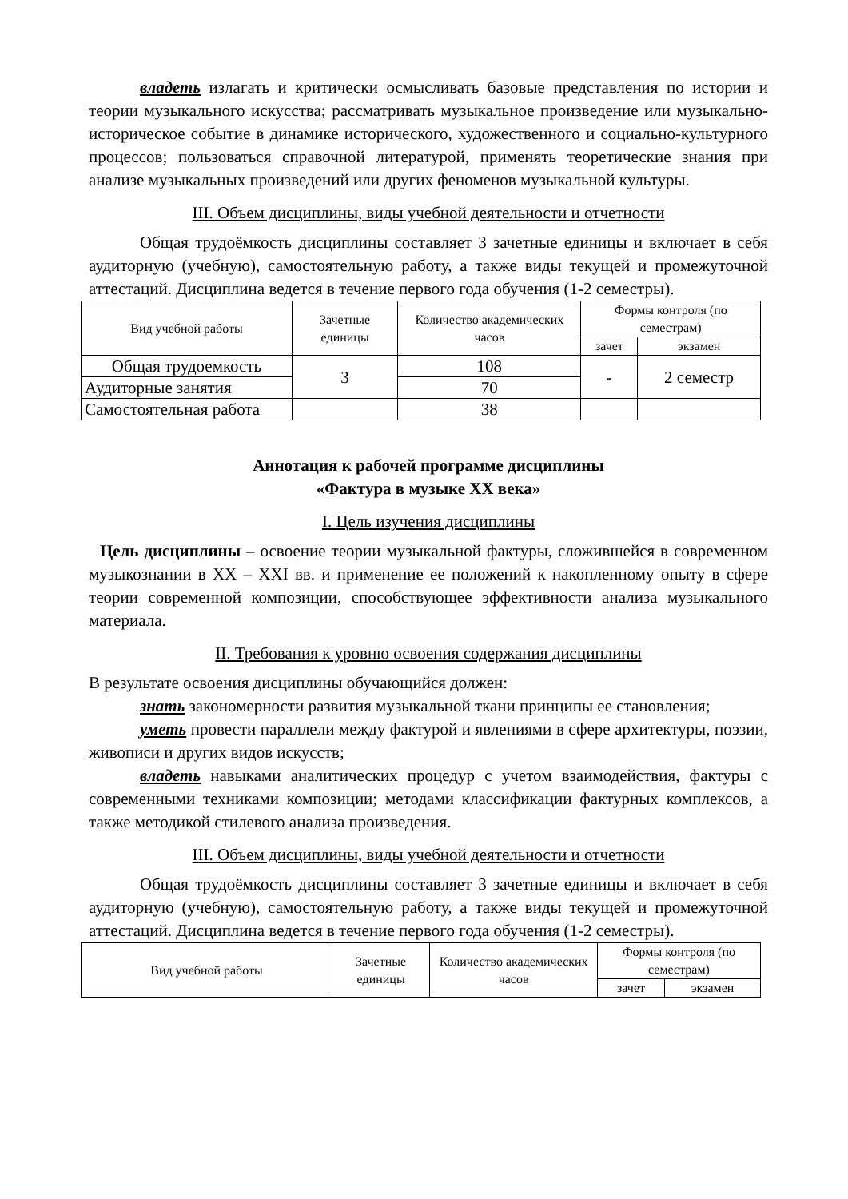владеть излагать и критически осмысливать базовые представления по истории и теории музыкального искусства; рассматривать музыкальное произведение или музыкально-историческое событие в динамике исторического, художественного и социально-культурного процессов; пользоваться справочной литературой, применять теоретические знания при анализе музыкальных произведений или других феноменов музыкальной культуры.
III. Объем дисциплины, виды учебной деятельности и отчетности
Общая трудоёмкость дисциплины составляет 3 зачетные единицы и включает в себя аудиторную (учебную), самостоятельную работу, а также виды текущей и промежуточной аттестаций. Дисциплина ведется в течение первого года обучения (1-2 семестры).
| Вид учебной работы | Зачетные единицы | Количество академических часов | Формы контроля (по семестрам) | |
| --- | --- | --- | --- | --- |
| | | | зачет | экзамен |
| Общая трудоемкость | 3 | 108 | - | 2 семестр |
| Аудиторные занятия | | 70 | | |
| Самостоятельная работа | | 38 | | |
Аннотация к рабочей программе дисциплины
«Фактура в музыке XX века»
I. Цель изучения дисциплины
Цель дисциплины – освоение теории музыкальной фактуры, сложившейся в современном музыкознании в XX – XXI вв. и применение ее положений к накопленному опыту в сфере теории современной композиции, способствующее эффективности анализа музыкального материала.
II. Требования к уровню освоения содержания дисциплины
В результате освоения дисциплины обучающийся должен:
знать закономерности развития музыкальной ткани принципы ее становления;
уметь провести параллели между фактурой и явлениями в сфере архитектуры, поэзии, живописи и других видов искусств;
владеть навыками аналитических процедур с учетом взаимодействия, фактуры с современными техниками композиции; методами классификации фактурных комплексов, а также методикой стилевого анализа произведения.
III. Объем дисциплины, виды учебной деятельности и отчетности
Общая трудоёмкость дисциплины составляет 3 зачетные единицы и включает в себя аудиторную (учебную), самостоятельную работу, а также виды текущей и промежуточной аттестаций. Дисциплина ведется в течение первого года обучения (1-2 семестры).
| Вид учебной работы | Зачетные единицы | Количество академических часов | Формы контроля (по семестрам) | |
| --- | --- | --- | --- | --- |
| | | | зачет | экзамен |